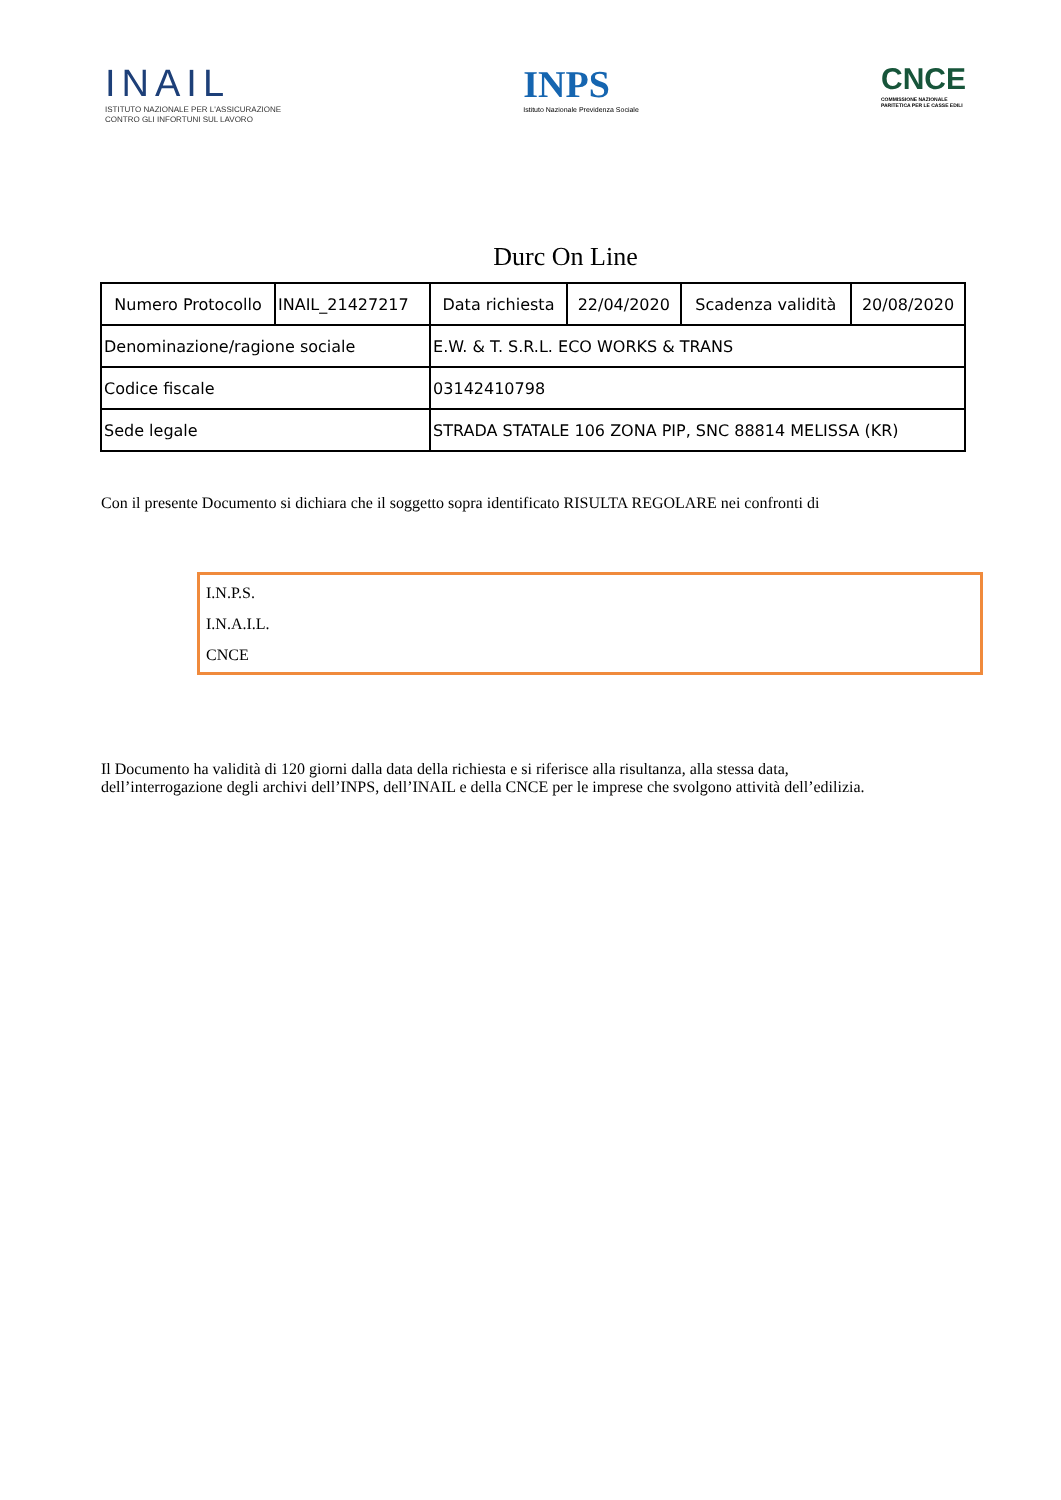INAIL
ISTITUTO NAZIONALE PER L'ASSICURAZIONE
CONTRO GLI INFORTUNI SUL LAVORO
INPS
Istituto Nazionale Previdenza Sociale
CNCE
COMMISSIONE NAZIONALE
PARITETICA PER LE CASSE EDILI
Durc On Line
| Numero Protocollo | INAIL_21427217 | Data richiesta | 22/04/2020 | Scadenza validità | 20/08/2020 |
| Denominazione/ragione sociale | | E.W. & T. S.R.L. ECO WORKS & TRANS | | | |
| Codice fiscale | | 03142410798 | | | |
| Sede legale | | STRADA STATALE 106 ZONA PIP, SNC 88814 MELISSA (KR) | | | |
Con il presente Documento si dichiara che il soggetto sopra identificato RISULTA REGOLARE nei confronti di
I.N.P.S.
I.N.A.I.L.
CNCE
Il Documento ha validità di 120 giorni dalla data della richiesta e si riferisce alla risultanza, alla stessa data,
dell’interrogazione degli archivi dell’INPS, dell’INAIL e della CNCE per le imprese che svolgono attività dell’edilizia.